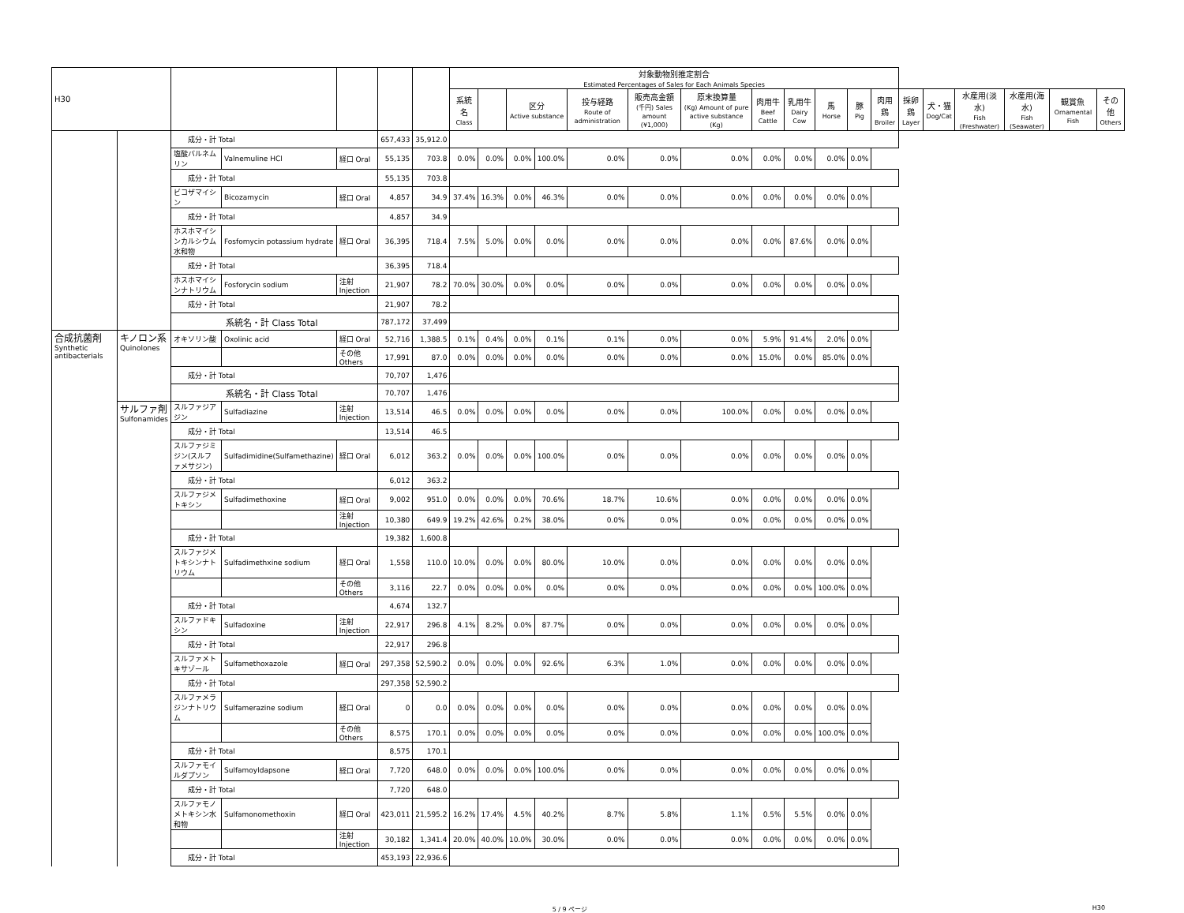| H30 | | | | | | | 対象動物別推定割合 Estimated Percentages of Sales for Each Animals Species | | | | | | | | | | | | | | | | | |
| --- | --- | --- | --- | --- | --- | --- | --- | --- | --- | --- | --- | --- | --- | --- | --- | --- | --- | --- | --- | --- | --- | --- | --- | --- |
| | | | | | | | 系統名 Class | | 区分 Active substance | | 投与経路 Route of administration | 販売高金額 (千円) Sales amount (¥1,000) | 原末換算量 (Kg) Amount of pure active substance (Kg) | 肉用牛 Beef Cattle | 乳用牛 Dairy Cow | 馬 Horse | 豚 Pig | 肉用鶏 Broiler | 採卵鶏 Layer | 犬・猫 Dog/Cat | 水産用(淡水) Fish (Freshwater) | 水産用(海水) Fish (Seawater) | 観賞魚 Ornamental Fish | その他 Others |
| | | 成分・計 Total | | | 657,433 | 35,912.0 | | | | | | | | | | | | | | | | | | |
| | | 塩酸バルネムリン | Valnemuline HCl | 経口 Oral | 55,135 | 703.8 | 0.0% | 0.0% | 0.0% | 100.0% | 0.0% | 0.0% | 0.0% | 0.0% | 0.0% | 0.0% | 0.0% | | | | | | | |
| | | 成分・計 Total | | | 55,135 | 703.8 | | | | | | | | | | | | | | | | | | |
| | | ビコザマイシン | Bicozamycin | 経口 Oral | 4,857 | 34.9 | 37.4% | 16.3% | 0.0% | 46.3% | 0.0% | 0.0% | 0.0% | 0.0% | 0.0% | 0.0% | 0.0% | | | | | | | |
| | | 成分・計 Total | | | 4,857 | 34.9 | | | | | | | | | | | | | | | | | | |
| | | ホスホマイシンカルシウム水和物 | Fosfomycin potassium hydrate | 経口 Oral | 36,395 | 718.4 | 7.5% | 5.0% | 0.0% | 0.0% | 0.0% | 0.0% | 0.0% | 0.0% | 87.6% | 0.0% | 0.0% | | | | | | | |
| | | 成分・計 Total | | | 36,395 | 718.4 | | | | | | | | | | | | | | | | | | |
| | | ホスホマイシンナトリウム | Fosforycin sodium | 注射 Injection | 21,907 | 78.2 | 70.0% | 30.0% | 0.0% | 0.0% | 0.0% | 0.0% | 0.0% | 0.0% | 0.0% | 0.0% | 0.0% | | | | | | | |
| | | 成分・計 Total | | | 21,907 | 78.2 | | | | | | | | | | | | | | | | | | |
| | | 系統名・計 Class Total | | | 787,172 | 37,499 | | | | | | | | | | | | | | | | | | |
| 合成抗菌剤 Synthetic antibacterials | キノロン系 Quinolones | オキソリン酸 | Oxolinic acid | 経口 Oral | 52,716 | 1,388.5 | 0.1% | 0.4% | 0.0% | 0.1% | 0.1% | 0.0% | 0.0% | 5.9% | 91.4% | 2.0% | 0.0% | | | | | | | |
| | | | | その他 Others | 17,991 | 87.0 | 0.0% | 0.0% | 0.0% | 0.0% | 0.0% | 0.0% | 0.0% | 15.0% | 0.0% | 85.0% | 0.0% | | | | | | | |
| | | 成分・計 Total | | | 70,707 | 1,476 | | | | | | | | | | | | | | | | | | |
| | | 系統名・計 Class Total | | | 70,707 | 1,476 | | | | | | | | | | | | | | | | | | |
| | サルファ剤 Sulfonamides | スルファジアジン | Sulfadiazine | 注射 Injection | 13,514 | 46.5 | 0.0% | 0.0% | 0.0% | 0.0% | 0.0% | 0.0% | 100.0% | 0.0% | 0.0% | 0.0% | 0.0% | | | | | | | |
| | | 成分・計 Total | | | 13,514 | 46.5 | | | | | | | | | | | | | | | | | | |
| | | スルファジミジン(スルファメサジン) | Sulfadimidine(Sulfamethazine) | 経口 Oral | 6,012 | 363.2 | 0.0% | 0.0% | 0.0% | 100.0% | 0.0% | 0.0% | 0.0% | 0.0% | 0.0% | 0.0% | 0.0% | | | | | | | |
| | | 成分・計 Total | | | 6,012 | 363.2 | | | | | | | | | | | | | | | | | | |
| | | スルファジメトキシン | Sulfadimethoxine | 経口 Oral | 9,002 | 951.0 | 0.0% | 0.0% | 0.0% | 70.6% | 18.7% | 10.6% | 0.0% | 0.0% | 0.0% | 0.0% | 0.0% | | | | | | | |
| | | | | 注射 Injection | 10,380 | 649.9 | 19.2% | 42.6% | 0.2% | 38.0% | 0.0% | 0.0% | 0.0% | 0.0% | 0.0% | 0.0% | 0.0% | | | | | | | |
| | | 成分・計 Total | | | 19,382 | 1,600.8 | | | | | | | | | | | | | | | | | | |
| | | スルファジメトキシンナトリウム | Sulfadimethxine sodium | 経口 Oral | 1,558 | 110.0 | 10.0% | 0.0% | 0.0% | 80.0% | 10.0% | 0.0% | 0.0% | 0.0% | 0.0% | 0.0% | 0.0% | | | | | | | |
| | | | | その他 Others | 3,116 | 22.7 | 0.0% | 0.0% | 0.0% | 0.0% | 0.0% | 0.0% | 0.0% | 0.0% | 0.0% | 100.0% | 0.0% | | | | | | | |
| | | 成分・計 Total | | | 4,674 | 132.7 | | | | | | | | | | | | | | | | | | |
| | | スルファドキシン | Sulfadoxine | 注射 Injection | 22,917 | 296.8 | 4.1% | 8.2% | 0.0% | 87.7% | 0.0% | 0.0% | 0.0% | 0.0% | 0.0% | 0.0% | 0.0% | | | | | | | |
| | | 成分・計 Total | | | 22,917 | 296.8 | | | | | | | | | | | | | | | | | | |
| | | スルファメトキサゾール | Sulfamethoxazole | 経口 Oral | 297,358 | 52,590.2 | 0.0% | 0.0% | 0.0% | 92.6% | 6.3% | 1.0% | 0.0% | 0.0% | 0.0% | 0.0% | 0.0% | | | | | | | |
| | | 成分・計 Total | | | 297,358 | 52,590.2 | | | | | | | | | | | | | | | | | | |
| | | スルファメラジンナトリウム | Sulfamerazine sodium | 経口 Oral | 0 | 0.0 | 0.0% | 0.0% | 0.0% | 0.0% | 0.0% | 0.0% | 0.0% | 0.0% | 0.0% | 0.0% | 0.0% | | | | | | | |
| | | | | その他 Others | 8,575 | 170.1 | 0.0% | 0.0% | 0.0% | 0.0% | 0.0% | 0.0% | 0.0% | 0.0% | 0.0% | 100.0% | 0.0% | | | | | | | |
| | | 成分・計 Total | | | 8,575 | 170.1 | | | | | | | | | | | | | | | | | | |
| | | スルファモイルダプソン | Sulfamoyldapsone | 経口 Oral | 7,720 | 648.0 | 0.0% | 0.0% | 0.0% | 100.0% | 0.0% | 0.0% | 0.0% | 0.0% | 0.0% | 0.0% | 0.0% | | | | | | | |
| | | 成分・計 Total | | | 7,720 | 648.0 | | | | | | | | | | | | | | | | | | |
| | | スルファモノメトキシン水和物 | Sulfamonomethoxin | 経口 Oral | 423,011 | 21,595.2 | 16.2% | 17.4% | 4.5% | 40.2% | 8.7% | 5.8% | 1.1% | 0.5% | 5.5% | 0.0% | 0.0% | | | | | | | |
| | | | | 注射 Injection | 30,182 | 1,341.4 | 20.0% | 40.0% | 10.0% | 30.0% | 0.0% | 0.0% | 0.0% | 0.0% | 0.0% | 0.0% | 0.0% | | | | | | | |
| | | 成分・計 Total | | | 453,193 | 22,936.6 | | | | | | | | | | | | | | | | | | |
5 / 9 ページ H30